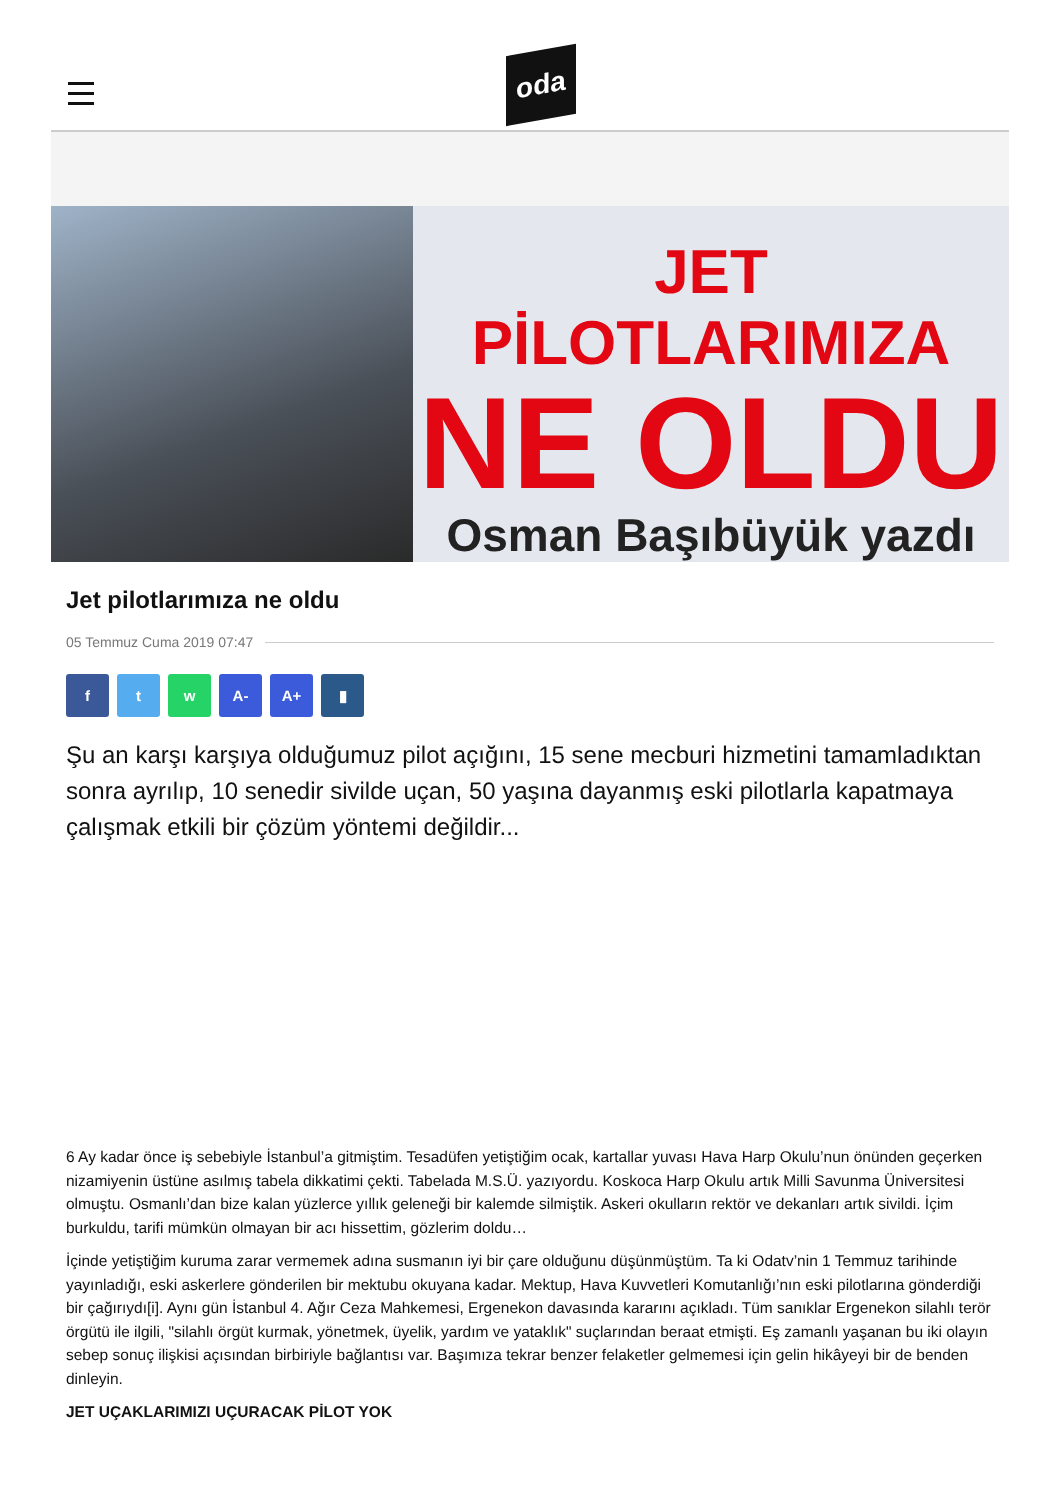oda
JET PİLOTLARIMIZA
NE OLDU
Osman Başıbüyük yazdı
Jet pilotlarımıza ne oldu
05 Temmuz Cuma 2019 07:47
f t w A- A+ ▮
Şu an karşı karşıya olduğumuz pilot açığını, 15 sene mecburi hizmetini tamamladıktan sonra ayrılıp, 10 senedir sivilde uçan, 50 yaşına dayanmış eski pilotlarla kapatmaya çalışmak etkili bir çözüm yöntemi değildir...
6 Ay kadar önce iş sebebiyle İstanbul’a gitmiştim. Tesadüfen yetiştiğim ocak, kartallar yuvası Hava Harp Okulu’nun önünden geçerken nizamiyenin üstüne asılmış tabela dikkatimi çekti. Tabelada M.S.Ü. yazıyordu. Koskoca Harp Okulu artık Milli Savunma Üniversitesi olmuştu. Osmanlı’dan bize kalan yüzlerce yıllık geleneği bir kalemde silmiştik. Askeri okulların rektör ve dekanları artık sivildi. İçim burkuldu, tarifi mümkün olmayan bir acı hissettim, gözlerim doldu…
İçinde yetiştiğim kuruma zarar vermemek adına susmanın iyi bir çare olduğunu düşünmüştüm. Ta ki Odatv’nin 1 Temmuz tarihinde yayınladığı, eski askerlere gönderilen bir mektubu okuyana kadar. Mektup, Hava Kuvvetleri Komutanlığı’nın eski pilotlarına gönderdiği bir çağırıydı[i]. Aynı gün İstanbul 4. Ağır Ceza Mahkemesi, Ergenekon davasında kararını açıkladı. Tüm sanıklar Ergenekon silahlı terör örgütü ile ilgili, "silahlı örgüt kurmak, yönetmek, üyelik, yardım ve yataklık" suçlarından beraat etmişti. Eş zamanlı yaşanan bu iki olayın sebep sonuç ilişkisi açısından birbiriyle bağlantısı var. Başımıza tekrar benzer felaketler gelmemesi için gelin hikâyeyi bir de benden dinleyin.
JET UÇAKLARIMIZI UÇURACAK PİLOT YOK